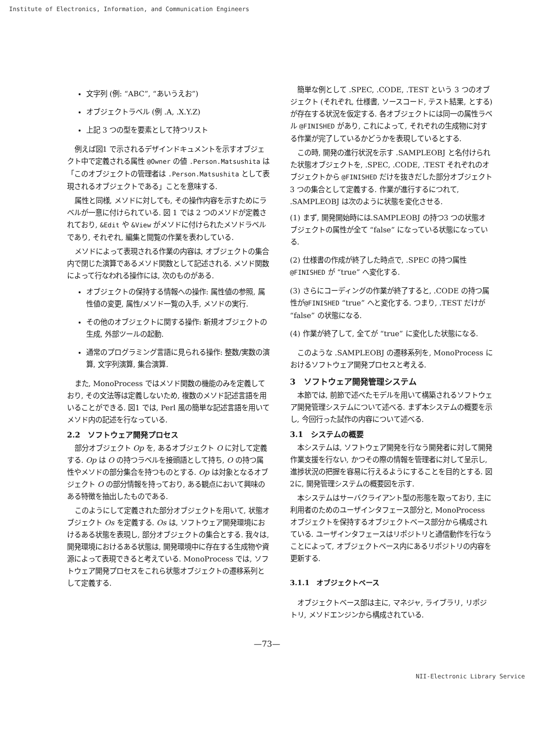Institute of Electronics, Information, and Communication Engineers
文字列 (例: “ABC”, “あいうえお”)
オブジェクトラベル (例 .A, .X.Y.Z)
上記 3 つの型を要素として持つリスト
例えば図1 で示されるデザインドキュメントを示すオブジェクト中で定義される属性 @Owner の値 .Person.Matsushita は「このオブジェクトの管理者は .Person.Matsushita として表現されるオブジェクトである」ことを意味する.
属性と同様, メソドに対しても, その操作内容を示すためにラベルが一意に付けられている. 図 1 では 2 つのメソドが定義されており, &Edit や &View がメソドに付けられたメソドラベルであり, それぞれ, 編集と閲覧の作業を表わしている.
メソドによって表現される作業の内容は, オブジェクトの集合内で閉じた演算であるメソド関数として記述される. メソド関数によって行なわれる操作には, 次のものがある.
オブジェクトの保持する情報への操作: 属性値の参照, 属性値の変更, 属性/メソド一覧の入手, メソドの実行.
その他のオブジェクトに関する操作: 新規オブジェクトの生成, 外部ツールの起動.
通常のプログラミング言語に見られる操作: 整数/実数の演算, 文字列演算, 集合演算.
また, MonoProcess ではメソド関数の機能のみを定義しており, その文法等は定義しないため, 複数のメソド記述言語を用いることができる. 図1 では, Perl 風の簡単な記述言語を用いてメソド内の記述を行なっている.
2.2　ソフトウェア開発プロセス
部分オブジェクト Op を, あるオブジェクト O に対して定義する. Op は O の持つラベルを接頭語として持ち, O の持つ属性やメソドの部分集合を持つものとする. Op は対象となるオブジェクト O の部分情報を持っており, ある観点において興味のある特徴を抽出したものである.
このようにして定義された部分オブジェクトを用いて, 状態オブジェクト Os を定義する. Os は, ソフトウェア開発環境におけるある状態を表現し, 部分オブジェクトの集合とする. 我々は, 開発環境におけるある状態は, 開発環境中に存在する生成物や資源によって表現できると考えている. MonoProcess では, ソフトウェア開発プロセスをこれら状態オブジェクトの遷移系列として定義する.
簡単な例として .SPEC, .CODE, .TEST という 3 つのオブジェクト (それぞれ, 仕様書, ソースコード, テスト結果, とする) が存在する状況を仮定する. 各オブジェクトには同一の属性ラベル @FINISHED があり, これによって, それぞれの生成物に対する作業が完了しているかどうかを表現しているとする.
この時, 開発の進行状況を示す .SAMPLEOBJ と名付けられた状態オブジェクトを, .SPEC, .CODE, .TEST それぞれのオブジェクトから @FINISHED だけを抜きだした部分オブジェクト 3 つの集合として定義する. 作業が進行するにつれて, .SAMPLEOBJ は次のように状態を変化させる.
(1) まず, 開発開始時には.SAMPLEOBJ の持つ3 つの状態オブジェクトの属性が全て “false” になっている状態になっている.
(2) 仕様書の作成が終了した時点で, .SPEC の持つ属性 @FINISHED が “true” へ変化する.
(3) さらにコーディングの作業が終了すると, .CODE の持つ属性が@FINISHED “true” へと変化する. つまり, .TEST だけが “false” の状態になる.
(4) 作業が終了して, 全てが “true” に変化した状態になる.
このような .SAMPLEOBJ の遷移系列を, MonoProcess におけるソフトウェア開発プロセスと考える.
3　ソフトウェア開発管理システム
本節では, 前節で述べたモデルを用いて構築されるソフトウェア開発管理システムについて述べる. まず本システムの概要を示し, 今回行った試作の内容について述べる.
3.1　システムの概要
本システムは, ソフトウェア開発を行なう開発者に対して開発作業支援を行ない, かつその際の情報を管理者に対して呈示し, 進捗状況の把握を容易に行えるようにすることを目的とする. 図2に, 開発管理システムの概要図を示す.
本システムはサーバクライアント型の形態を取っており, 主に利用者のためのユーザインタフェース部分と, MonoProcess オブジェクトを保持するオブジェクトベース部分から構成されている. ユーザインタフェースはリポジトリと通信動作を行なうことによって, オブジェクトベース内にあるリポジトリの内容を更新する.
3.1.1　オブジェクトベース
オブジェクトベース部は主に, マネジャ, ライブラリ, リポジトリ, メソドエンジンから構成されている.
—73—
NII-Electronic Library Service